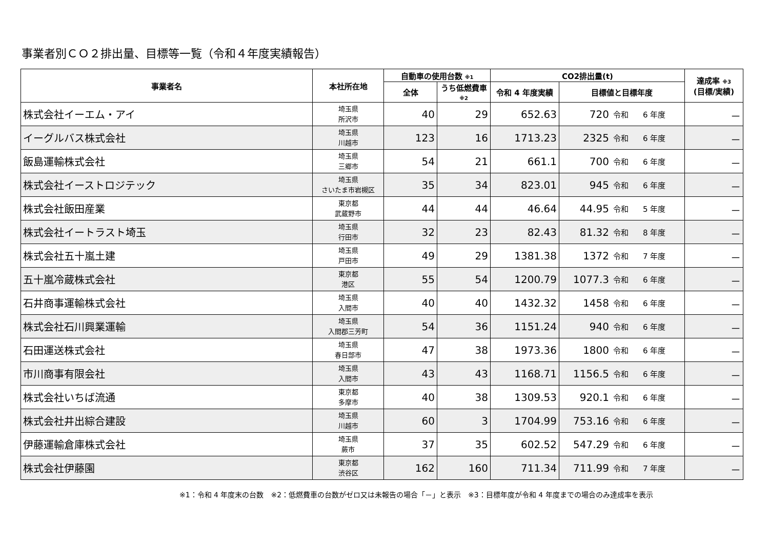事業者別ＣＯ２排出量、目標等一覧（令和４年度実績報告）
| 事業者名 | 本社所在地 | 自動車の使用台数 ※1 | | CO2排出量(t) | | | 達成率 ※3 (目標/実績) |
| --- | --- | --- | --- | --- | --- | --- | --- |
| | | 全体 | うち低燃費車 ※2 | 令和 4 年度実績 | 目標値と目標年度 | | |
| 株式会社イーエム・アイ | 埼玉県 所沢市 | 40 | 29 | 652.63 | 720 | 令和 6 年度 | － |
| イーグルバス株式会社 | 埼玉県 川越市 | 123 | 16 | 1713.23 | 2325 | 令和 6 年度 | － |
| 飯島運輸株式会社 | 埼玉県 三郷市 | 54 | 21 | 661.1 | 700 | 令和 6 年度 | － |
| 株式会社イーストロジテック | 埼玉県 さいたま市岩槻区 | 35 | 34 | 823.01 | 945 | 令和 6 年度 | － |
| 株式会社飯田産業 | 東京都 武蔵野市 | 44 | 44 | 46.64 | 44.95 | 令和 5 年度 | － |
| 株式会社イートラスト埼玉 | 埼玉県 行田市 | 32 | 23 | 82.43 | 81.32 | 令和 8 年度 | － |
| 株式会社五十嵐土建 | 埼玉県 戸田市 | 49 | 29 | 1381.38 | 1372 | 令和 7 年度 | － |
| 五十嵐冷蔵株式会社 | 東京都 港区 | 55 | 54 | 1200.79 | 1077.3 | 令和 6 年度 | － |
| 石井商事運輸株式会社 | 埼玉県 入間市 | 40 | 40 | 1432.32 | 1458 | 令和 6 年度 | － |
| 株式会社石川興業運輸 | 埼玉県 入間郡三芳町 | 54 | 36 | 1151.24 | 940 | 令和 6 年度 | － |
| 石田運送株式会社 | 埼玉県 春日部市 | 47 | 38 | 1973.36 | 1800 | 令和 6 年度 | － |
| 市川商事有限会社 | 埼玉県 入間市 | 43 | 43 | 1168.71 | 1156.5 | 令和 6 年度 | － |
| 株式会社いちば流通 | 東京都 多摩市 | 40 | 38 | 1309.53 | 920.1 | 令和 6 年度 | － |
| 株式会社井出綜合建設 | 埼玉県 川越市 | 60 | 3 | 1704.99 | 753.16 | 令和 6 年度 | － |
| 伊藤運輸倉庫株式会社 | 埼玉県 蕨市 | 37 | 35 | 602.52 | 547.29 | 令和 6 年度 | － |
| 株式会社伊藤園 | 東京都 渋谷区 | 162 | 160 | 711.34 | 711.99 | 令和 7 年度 | － |
※1：令和 4 年度末の台数　※2：低燃費車の台数がゼロ又は未報告の場合「－」と表示　※3：目標年度が令和 4 年度までの場合のみ達成率を表示